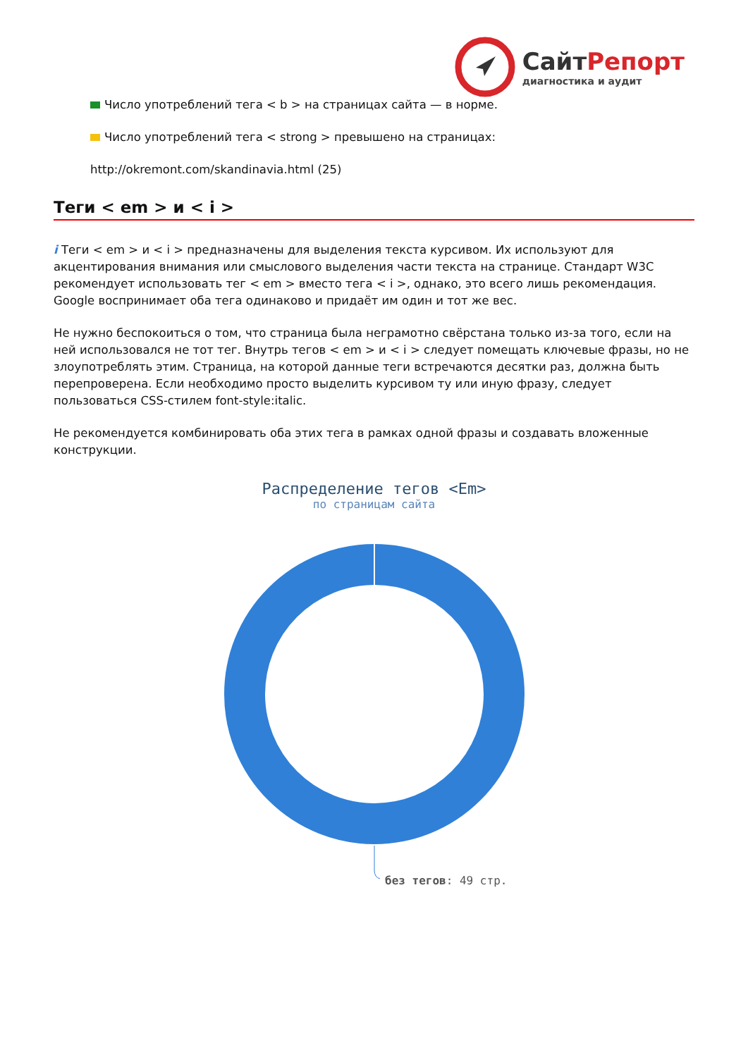СайтРепорт
диагностика и аудит
Число употреблений тега < b > на страницах сайта — в норме.
Число употреблений тега < strong > превышено на страницах:
http://okremont.com/skandinavia.html (25)
Теги < em > и < i >
i Теги < em > и < i > предназначены для выделения текста курсивом. Их используют для акцентирования внимания или смыслового выделения части текста на странице. Стандарт W3C рекомендует использовать тег < em > вместо тега < i >, однако, это всего лишь рекомендация. Google воспринимает оба тега одинаково и придаёт им один и тот же вес.
Не нужно беспокоиться о том, что страница была неграмотно свёрстана только из-за того, если на ней использовался не тот тег. Внутрь тегов < em > и < i > следует помещать ключевые фразы, но не злоупотреблять этим. Страница, на которой данные теги встречаются десятки раз, должна быть перепроверена. Если необходимо просто выделить курсивом ту или иную фразу, следует пользоваться CSS-стилем font-style:italic.
Не рекомендуется комбинировать оба этих тега в рамках одной фразы и создавать вложенные конструкции.
Распределение тегов <Em>
по страницам сайта
без тегов: 49 стр.